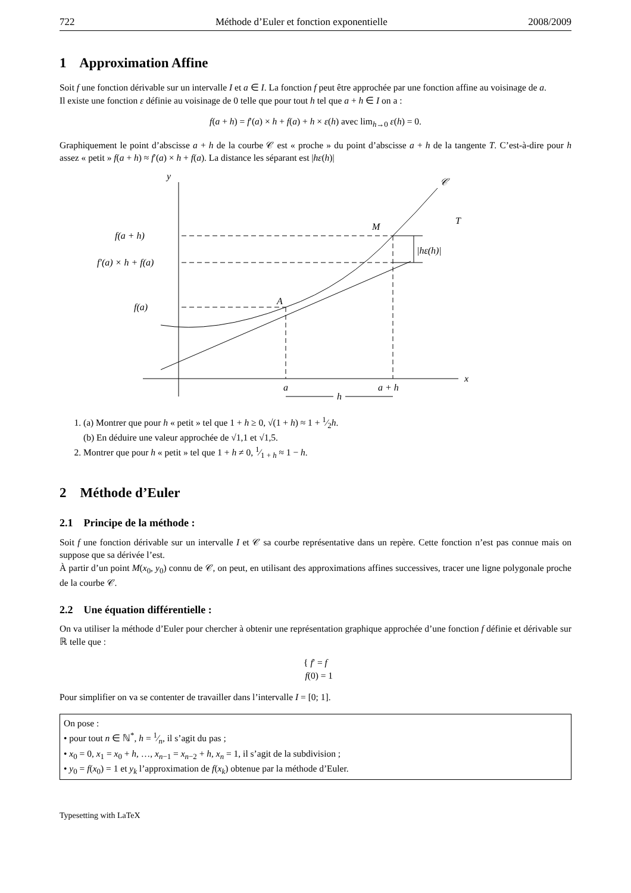722 Méthode d’Euler et fonction exponentielle 2008/2009
1 Approximation Affine
Soit f une fonction dérivable sur un intervalle I et a ∈ I. La fonction f peut être approchée par une fonction affine au voisinage de a.
Il existe une fonction ε définie au voisinage de 0 telle que pour tout h tel que a + h ∈ I on a :
f(a + h) = f′(a) × h + f(a) + h × ε(h) avec lim<sub>h→0</sub> ε(h) = 0.
Graphiquement le point d’abscisse a + h de la courbe 𝒞 est « proche » du point d’abscisse a + h de la tangente T. C’est-à-dire pour h assez « petit » f(a + h) ≈ f′(a) × h + f(a). La distance les séparant est |hε(h)|
y
x
𝒞
T
f(a + h)
f′(a) × h + f(a)
f(a)
M
A
|hε(h)|
a
a + h
h
1. (a) Montrer que pour h « petit » tel que 1 + h ≥ 0, √(1 + h) ≈ 1 + 1⁄2h.
(b) En déduire une valeur approchée de √1,1 et √1,5.
2. Montrer que pour h « petit » tel que 1 + h ≠ 0, 1⁄1 + h ≈ 1 − h.
2 Méthode d’Euler
2.1 Principe de la méthode :
Soit f une fonction dérivable sur un intervalle I et 𝒞 sa courbe représentative dans un repère. Cette fonction n’est pas connue mais on suppose que sa dérivée l’est.
À partir d’un point M(x<sub>0</sub>, y<sub>0</sub>) connu de 𝒞, on peut, en utilisant des approximations affines successives, tracer une ligne polygonale proche de la courbe 𝒞.
2.2 Une équation différentielle :
On va utiliser la méthode d’Euler pour chercher à obtenir une représentation graphique approchée d’une fonction f définie et dérivable sur ℝ telle que :
{ f′ = f
f(0) = 1
Pour simplifier on va se contenter de travailler dans l’intervalle I = [0; 1].
On pose :
• pour tout n ∈ ℕ<sup>*</sup>, h = 1⁄n, il s’agit du pas ;
• x<sub>0</sub> = 0, x<sub>1</sub> = x<sub>0</sub> + h, …, x<sub>n−1</sub> = x<sub>n−2</sub> + h, x<sub>n</sub> = 1, il s’agit de la subdivision ;
• y<sub>0</sub> = f(x<sub>0</sub>) = 1 et y<sub>k</sub> l’approximation de f(x<sub>k</sub>) obtenue par la méthode d’Euler.
Typesetting with LaTeX